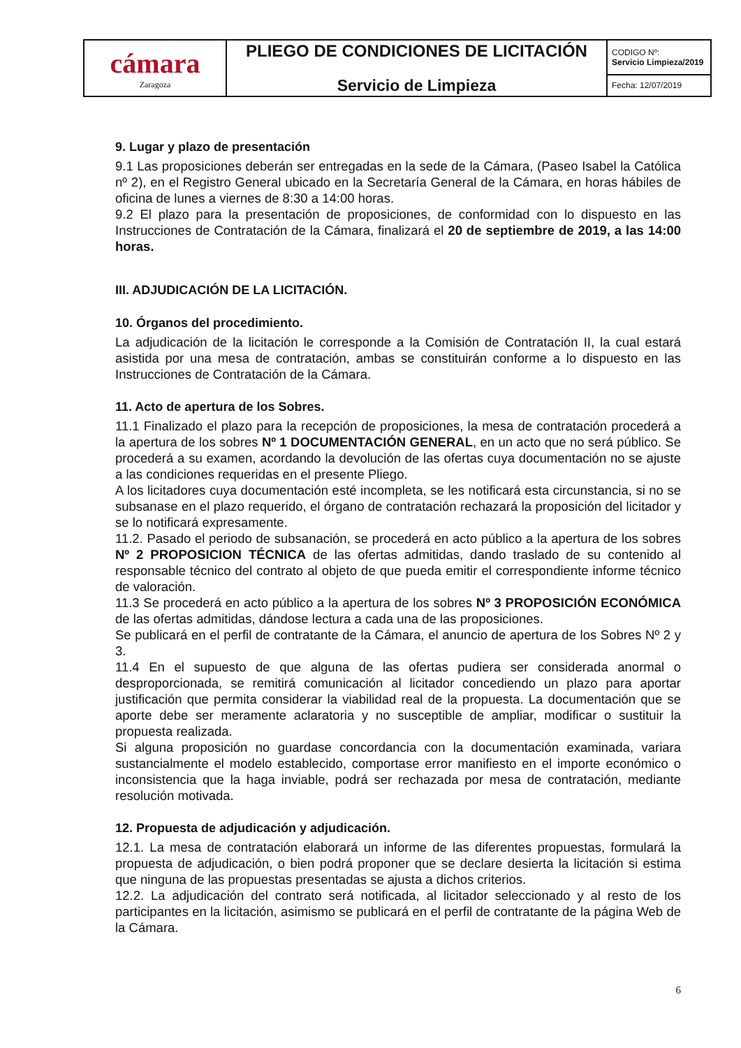| cámara Zaragoza | PLIEGO DE CONDICIONES DE LICITACIÓN Servicio de Limpieza | CODIGO Nº: Servicio Limpieza/2019 |
| | | Fecha: 12/07/2019 |
9. Lugar y plazo de presentación
9.1 Las proposiciones deberán ser entregadas en la sede de la Cámara, (Paseo Isabel la Católica nº 2), en el Registro General ubicado en la Secretaría General de la Cámara, en horas hábiles de oficina de lunes a viernes de 8:30 a 14:00 horas.
9.2 El plazo para la presentación de proposiciones, de conformidad con lo dispuesto en las Instrucciones de Contratación de la Cámara, finalizará el 20 de septiembre de 2019, a las 14:00 horas.
III. ADJUDICACIÓN DE LA LICITACIÓN.
10. Órganos del procedimiento.
La adjudicación de la licitación le corresponde a la Comisión de Contratación II, la cual estará asistida por una mesa de contratación, ambas se constituirán conforme a lo dispuesto en las Instrucciones de Contratación de la Cámara.
11. Acto de apertura de los Sobres.
11.1 Finalizado el plazo para la recepción de proposiciones, la mesa de contratación procederá a la apertura de los sobres Nº 1 DOCUMENTACIÓN GENERAL, en un acto que no será público. Se procederá a su examen, acordando la devolución de las ofertas cuya documentación no se ajuste a las condiciones requeridas en el presente Pliego.
A los licitadores cuya documentación esté incompleta, se les notificará esta circunstancia, si no se subsanase en el plazo requerido, el órgano de contratación rechazará la proposición del licitador y se lo notificará expresamente.
11.2. Pasado el periodo de subsanación, se procederá en acto público a la apertura de los sobres Nº 2 PROPOSICION TÉCNICA de las ofertas admitidas, dando traslado de su contenido al responsable técnico del contrato al objeto de que pueda emitir el correspondiente informe técnico de valoración.
11.3 Se procederá en acto público a la apertura de los sobres Nº 3 PROPOSICIÓN ECONÓMICA de las ofertas admitidas, dándose lectura a cada una de las proposiciones.
Se publicará en el perfil de contratante de la Cámara, el anuncio de apertura de los Sobres Nº 2 y 3.
11.4 En el supuesto de que alguna de las ofertas pudiera ser considerada anormal o desproporcionada, se remitirá comunicación al licitador concediendo un plazo para aportar justificación que permita considerar la viabilidad real de la propuesta. La documentación que se aporte debe ser meramente aclaratoria y no susceptible de ampliar, modificar o sustituir la propuesta realizada.
Si alguna proposición no guardase concordancia con la documentación examinada, variara sustancialmente el modelo establecido, comportase error manifiesto en el importe económico o inconsistencia que la haga inviable, podrá ser rechazada por mesa de contratación, mediante resolución motivada.
12. Propuesta de adjudicación y adjudicación.
12.1. La mesa de contratación elaborará un informe de las diferentes propuestas, formulará la propuesta de adjudicación, o bien podrá proponer que se declare desierta la licitación si estima que ninguna de las propuestas presentadas se ajusta a dichos criterios.
12.2. La adjudicación del contrato será notificada, al licitador seleccionado y al resto de los participantes en la licitación, asimismo se publicará en el perfil de contratante de la página Web de la Cámara.
6